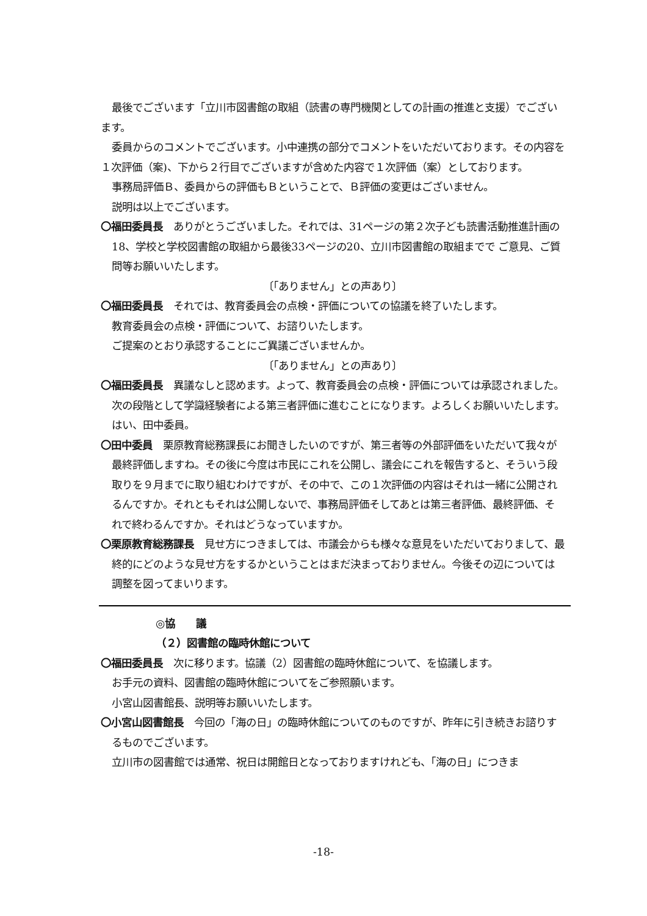最後でございます「立川市図書館の取組（読書の専門機関としての計画の推進と支援）でございます。
委員からのコメントでございます。小中連携の部分でコメントをいただいております。その内容を１次評価（案)、下から２行目でございますが含めた内容で１次評価（案）としております。
事務局評価Ｂ、委員からの評価もＢということで、Ｂ評価の変更はございません。
説明は以上でございます。
〇福田委員長　ありがとうございました。それでは、31ページの第２次子ども読書活動推進計画の18、学校と学校図書館の取組から最後33ページの20、立川市図書館の取組までで ご意見、ご質問等お願いいたします。
〔「ありません」との声あり〕
〇福田委員長　それでは、教育委員会の点検・評価についての協議を終了いたします。
教育委員会の点検・評価について、お諮りいたします。
ご提案のとおり承認することにご異議ございませんか。
〔「ありません」との声あり〕
〇福田委員長　異議なしと認めます。よって、教育委員会の点検・評価については承認されました。次の段階として学識経験者による第三者評価に進むことになります。よろしくお願いいたします。
はい、田中委員。
〇田中委員　栗原教育総務課長にお聞きしたいのですが、第三者等の外部評価をいただいて我々が最終評価しますね。その後に今度は市民にこれを公開し、議会にこれを報告すると、そういう段取りを９月までに取り組むわけですが、その中で、この１次評価の内容はそれは一緒に公開されるんですか。それともそれは公開しないで、事務局評価そしてあとは第三者評価、最終評価、それで終わるんですか。それはどうなっていますか。
〇栗原教育総務課長　見せ方につきましては、市議会からも様々な意見をいただいておりまして、最終的にどのような見せ方をするかということはまだ決まっておりません。今後その辺については調整を図ってまいります。
◎協　　議
（２）図書館の臨時休館について
〇福田委員長　次に移ります。協議（2）図書館の臨時休館について、を協議します。
お手元の資料、図書館の臨時休館についてをご参照願います。
小宮山図書館長、説明等お願いいたします。
〇小宮山図書館長　今回の「海の日」の臨時休館についてのものですが、昨年に引き続きお諮りするものでございます。
立川市の図書館では通常、祝日は開館日となっておりますけれども、「海の日」につきま
-18-